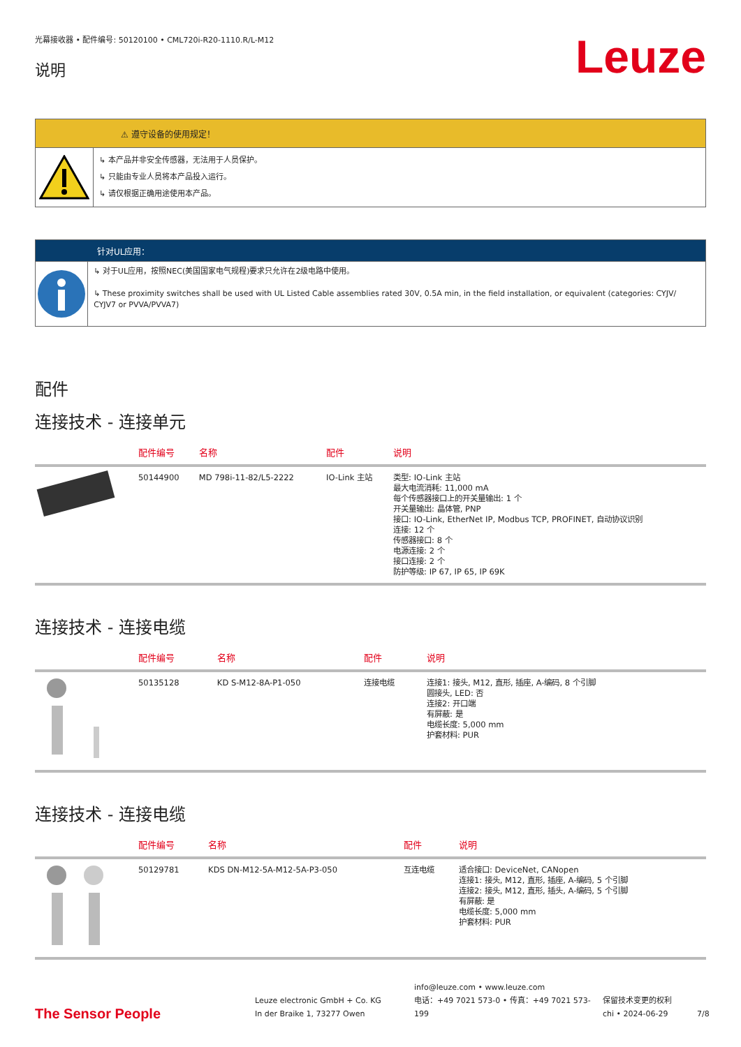光幕接收器 • 配件编号: 50120100 • CML720i-R20-1110.R/L-M12
说明
Leuze
⚠ 遵守设备的使用规定！
↳ 本产品并非安全传感器，无法用于人员保护。
↳ 只能由专业人员将本产品投入运行。
↳ 请仅根据正确用途使用本产品。
针对UL应用：
↳ 对于UL应用，按照NEC(美国国家电气规程)要求只允许在2级电路中使用。
↳ These proximity switches shall be used with UL Listed Cable assemblies rated 30V, 0.5A min, in the field installation, or equivalent (categories: CYJV/ CYJV7 or PVVA/PVVA7)
配件
连接技术 - 连接单元
| | 配件编号 | 名称 | 配件 | 说明 |
| --- | --- | --- | --- | --- |
| | 50144900 | MD 798i-11-82/L5-2222 | IO-Link 主站 | 类型: IO-Link 主站 最大电流消耗: 11,000 mA 每个传感器接口上的开关量输出: 1 个 开关量输出: 晶体管, PNP 接口: IO-Link, EtherNet IP, Modbus TCP, PROFINET, 自动协议识别 连接: 12 个 传感器接口: 8 个 电源连接: 2 个 接口连接: 2 个 防护等级: IP 67, IP 65, IP 69K |
连接技术 - 连接电缆
| | 配件编号 | 名称 | 配件 | 说明 |
| --- | --- | --- | --- | --- |
| | 50135128 | KD S-M12-8A-P1-050 | 连接电缆 | 连接1: 接头, M12, 直形, 插座, A-编码, 8 个引脚 圆接头, LED: 否 连接2: 开口端 有屏蔽: 是 电缆长度: 5,000 mm 护套材料: PUR |
连接技术 - 连接电缆
| | 配件编号 | 名称 | 配件 | 说明 |
| --- | --- | --- | --- | --- |
| | 50129781 | KDS DN-M12-5A-M12-5A-P3-050 | 互连电缆 | 适合接口: DeviceNet, CANopen 连接1: 接头, M12, 直形, 插座, A-编码, 5 个引脚 连接2: 接头, M12, 直形, 插头, A-编码, 5 个引脚 有屏蔽: 是 电缆长度: 5,000 mm 护套材料: PUR |
The Sensor People
Leuze electronic GmbH + Co. KG
In der Braike 1, 73277 Owen
info@leuze.com • www.leuze.com
电话：+49 7021 573-0 • 传真：+49 7021 573-199
保留技术变更的权利
chi • 2024-06-29
7/8